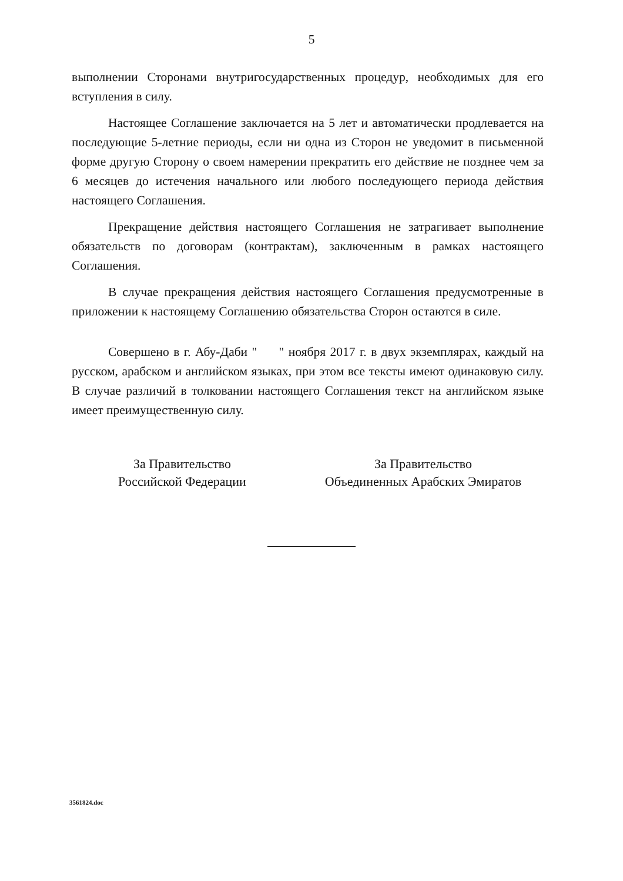5
выполнении Сторонами внутригосударственных процедур, необходимых для его вступления в силу.
Настоящее Соглашение заключается на 5 лет и автоматически продлевается на последующие 5-летние периоды, если ни одна из Сторон не уведомит в письменной форме другую Сторону о своем намерении прекратить его действие не позднее чем за 6 месяцев до истечения начального или любого последующего периода действия настоящего Соглашения.
Прекращение действия настоящего Соглашения не затрагивает выполнение обязательств по договорам (контрактам), заключенным в рамках настоящего Соглашения.
В случае прекращения действия настоящего Соглашения предусмотренные в приложении к настоящему Соглашению обязательства Сторон остаются в силе.
Совершено в г. Абу-Даби " " ноября 2017 г. в двух экземплярах, каждый на русском, арабском и английском языках, при этом все тексты имеют одинаковую силу. В случае различий в толковании настоящего Соглашения текст на английском языке имеет преимущественную силу.
За Правительство
Российской Федерации
За Правительство
Объединенных Арабских Эмиратов
3561824.doc